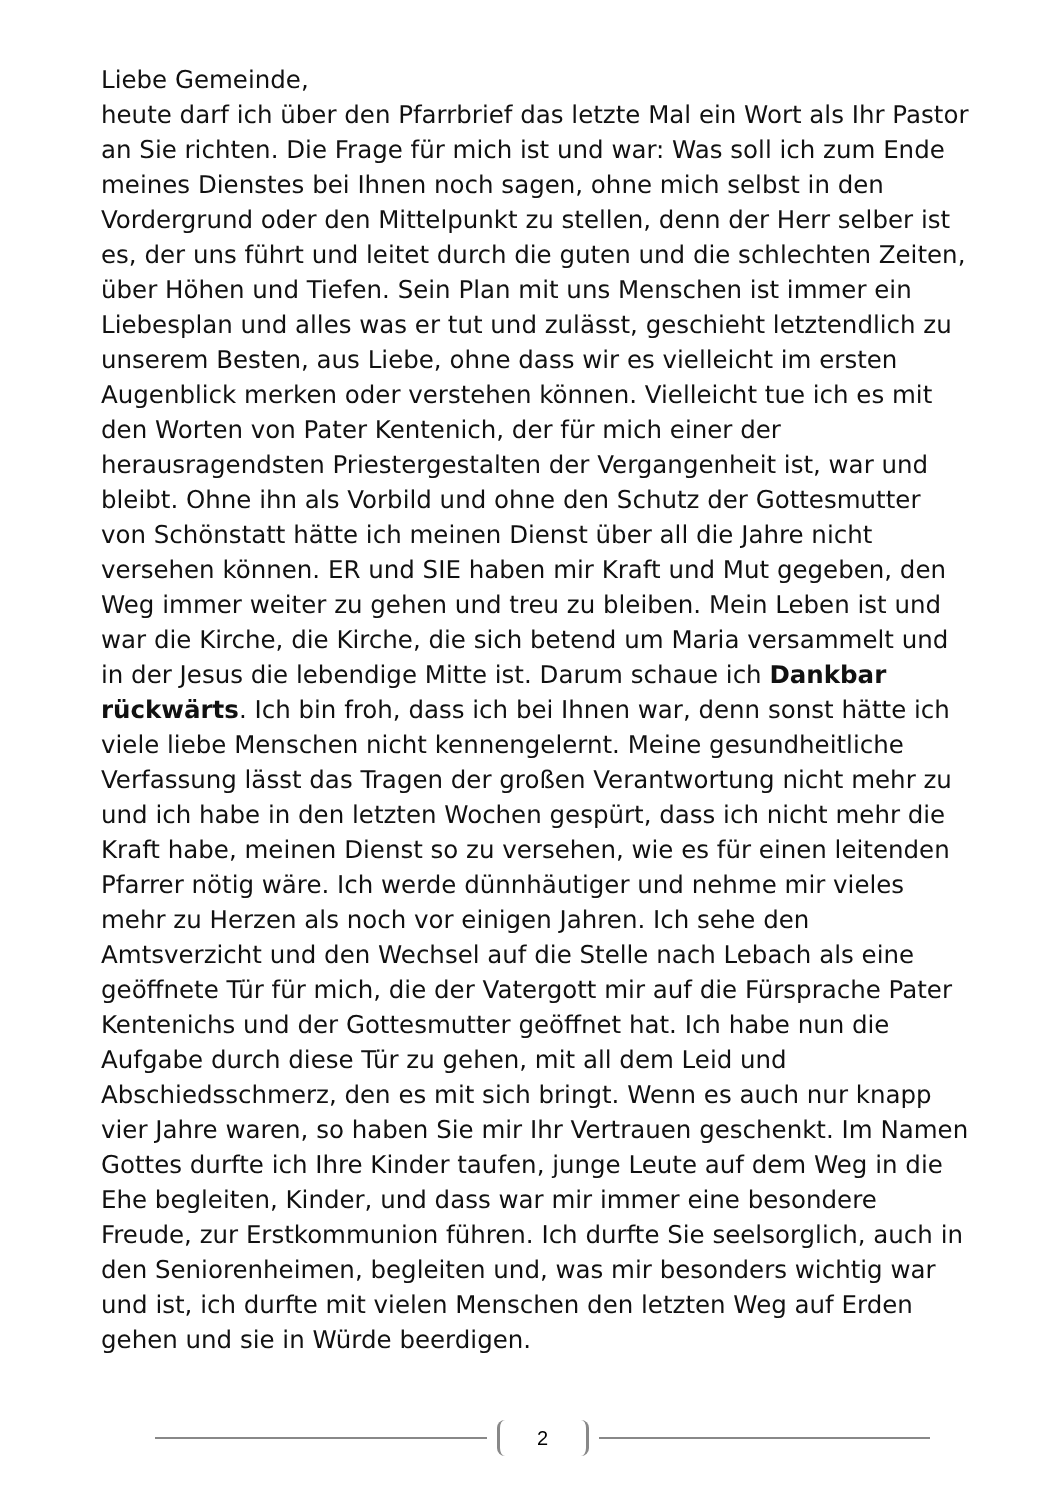Liebe Gemeinde,
heute darf ich über den Pfarrbrief das letzte Mal ein Wort als Ihr Pastor an Sie richten. Die Frage für mich ist und war: Was soll ich zum Ende meines Dienstes bei Ihnen noch sagen, ohne mich selbst in den Vordergrund oder den Mittelpunkt zu stellen, denn der Herr selber ist es, der uns führt und leitet durch die guten und die schlechten Zeiten, über Höhen und Tiefen. Sein Plan mit uns Menschen ist immer ein Liebesplan und alles was er tut und zulässt, geschieht letztendlich zu unserem Besten, aus Liebe, ohne dass wir es vielleicht im ersten Augenblick merken oder verstehen können. Vielleicht tue ich es mit den Worten von Pater Kentenich, der für mich einer der herausragendsten Priestergestalten der Vergangenheit ist, war und bleibt. Ohne ihn als Vorbild und ohne den Schutz der Gottesmutter von Schönstatt hätte ich meinen Dienst über all die Jahre nicht versehen können. ER und SIE haben mir Kraft und Mut gegeben, den Weg immer weiter zu gehen und treu zu bleiben. Mein Leben ist und war die Kirche, die Kirche, die sich betend um Maria versammelt und in der Jesus die lebendige Mitte ist. Darum schaue ich Dankbar rückwärts. Ich bin froh, dass ich bei Ihnen war, denn sonst hätte ich viele liebe Menschen nicht kennengelernt. Meine gesundheitliche Verfassung lässt das Tragen der großen Verantwortung nicht mehr zu und ich habe in den letzten Wochen gespürt, dass ich nicht mehr die Kraft habe, meinen Dienst so zu versehen, wie es für einen leitenden Pfarrer nötig wäre. Ich werde dünnhäutiger und nehme mir vieles mehr zu Herzen als noch vor einigen Jahren. Ich sehe den Amtsverzicht und den Wechsel auf die Stelle nach Lebach als eine geöffnete Tür für mich, die der Vatergott mir auf die Fürsprache Pater Kentenichs und der Gottesmutter geöffnet hat. Ich habe nun die Aufgabe durch diese Tür zu gehen, mit all dem Leid und Abschiedsschmerz, den es mit sich bringt. Wenn es auch nur knapp vier Jahre waren, so haben Sie mir Ihr Vertrauen geschenkt. Im Namen Gottes durfte ich Ihre Kinder taufen, junge Leute auf dem Weg in die Ehe begleiten, Kinder, und dass war mir immer eine besondere Freude, zur Erstkommunion führen. Ich durfte Sie seelsorglich, auch in den Seniorenheimen, begleiten und, was mir besonders wichtig war und ist, ich durfte mit vielen Menschen den letzten Weg auf Erden gehen und sie in Würde beerdigen.
2